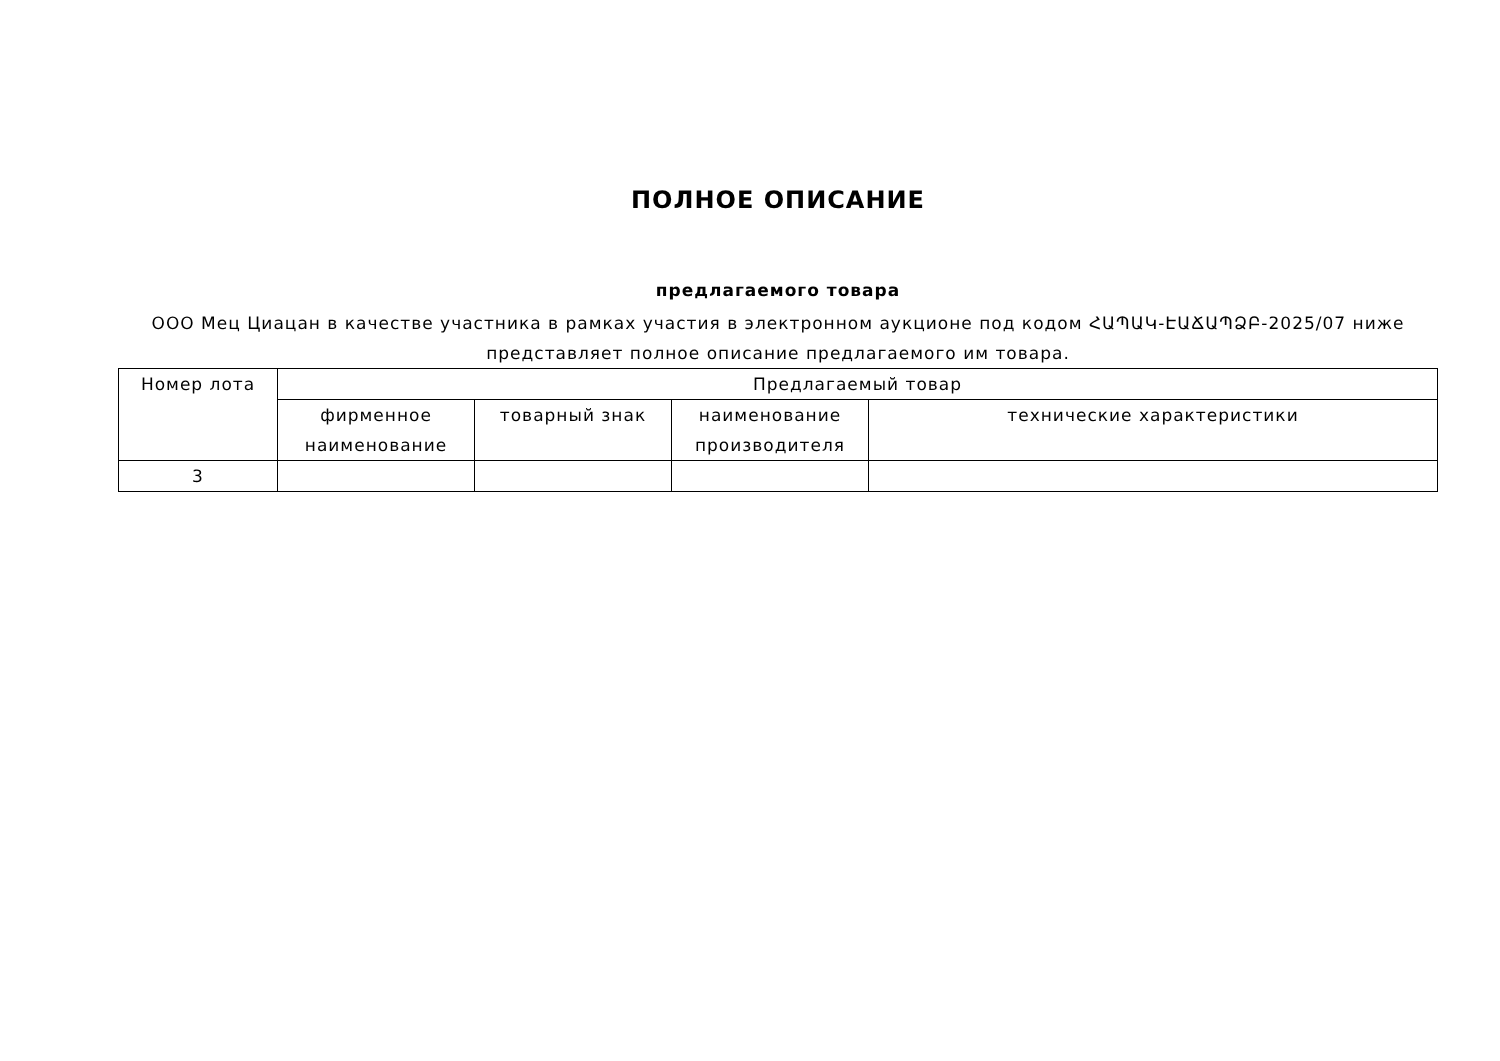ПОЛНОЕ ОПИСАНИЕ
предлагаемого товара
ООО Мец Циацан в качестве участника в рамках участия в электронном аукционе под кодом ՀԱՊԱԿ-ԷԱՃԱՊՁԲ-2025/07 ниже представляет полное описание предлагаемого им товара.
| Номер лота | Предлагаемый товар | | | |
| --- | --- | --- | --- | --- |
| | фирменное наименование | товарный знак | наименование производителя | технические характеристики |
| 3 | | | | |